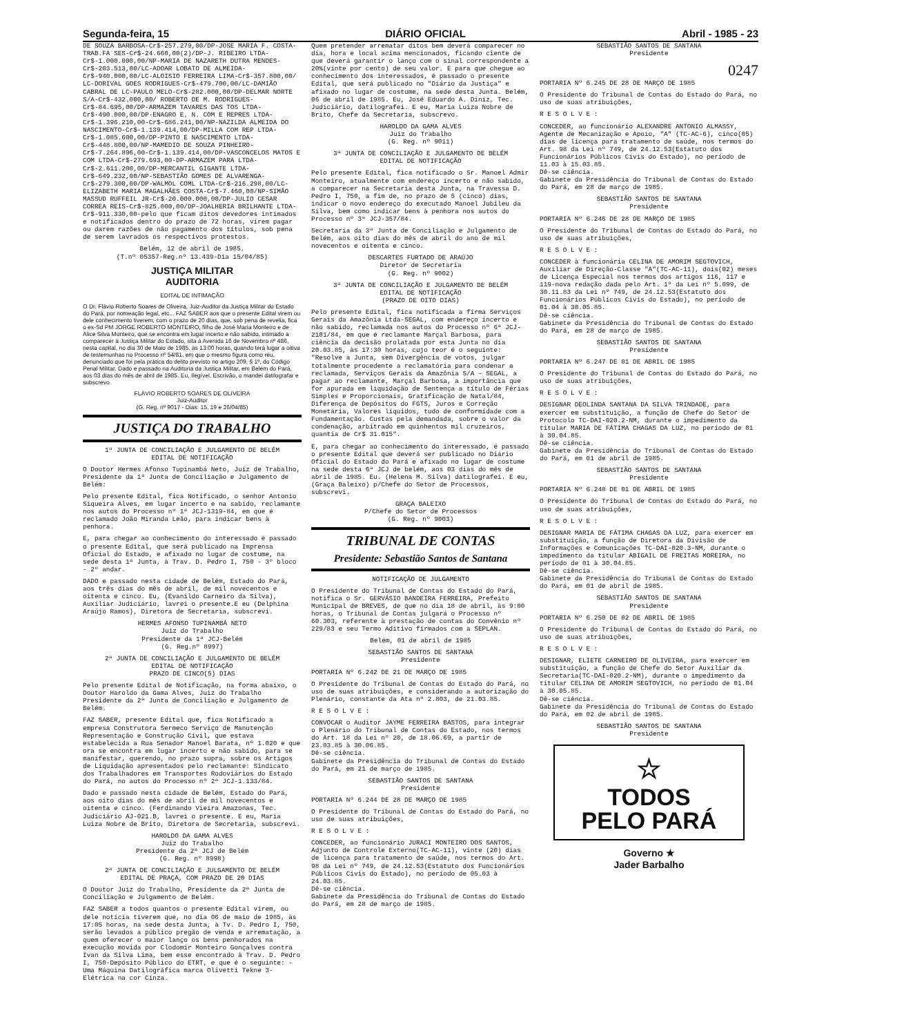Segunda-feira, 15 DIÁRIO OFICIAL Abril - 1985 - 23
DE SOUZA BARBOSA-Cr$-257.279,00/DP-JOSE MARIA F. COSTA-TRAB.FA SES-Cr$-24.660,00(2)/DP-J. RIBEIRO LTDA-Cr$-1.000.000,00/NP-MARIA DE NAZARETH DUTRA MENDES-Cr$-203.513,00/LC-ADOAR LOBATO DE ALMEIDA-Cr$-940.000,00/LC-ALOISIO FERREIRA LIMA-Cr$-357.800,00/ LC-DORIVAL GOES RODRIGUES-Cr$-479.700,00/LC-DAMIÃO CABRAL DE LC-PAULO MELO-Cr$-282.000,00/DP-DELMAR NORTE S/A-Cr$-432.000,00/ ROBERTO DE M. RODRIGUES-Cr$-84.695,00/DP-ARMAZEM TAVARES DAS TOS LTDA-Cr$-490.000,00/DP-ENAGRO E. N. COM E REPRES LTDA-Cr$-1.396.210,00-Cr$-686.241,00/NP-NAZILDA ALMEIDA DO NASCIMENTO-Cr$-1.139.414,00/DP-MILLA COM REP LTDA-Cr$-1.085.600,00/DP-PINTO E NASCIMENTO LTDA-Cr$-448.800,00/NP-MAMEDIO DE SOUZA PINHEIRO-Cr$-7.264.896,00-Cr$-1.139.414,00/DP-VASCONCELOS MATOS E COM LTDA-Cr$-279.693,00-DP-ARMAZEM PARA LTDA-Cr$-2.611.200,00/DP-MERCANTIL GIGANTE LTDA-Cr$-649.232,00/NP-SEBASTIÃO GOMES DE ALVARENGA-Cr$-279.300,00/DP-WALMOL COML LTDA-Cr$-216.298,00/LC-ELIZABETH MARIA MAGALHÃES COSTA-Cr$-7.460,00/NP-SIMÃO MASSUD RUFFEIL JR-Cr$-20.000.000,00/DP-JULIO CESAR CORREA REIS-Cr$-825.000,00/DP-JOALHERIA BRILHANTE LTDA-Cr$-911.330,00-pelo que ficam ditos devedores intimados e notificados dentro do prazo de 72 horas, virem pagar ou darem razões de não pagamento dos títulos, sob pena de serem lavrados os respectivos protestos.
Belém, 12 de abril de 1985.
(T.nº 05357-Reg.nº 13.439-Dia 15/04/85)
JUSTIÇA MILITAR
AUDITORIA
EDITAL DE INTIMAÇÃO
O Dr. Flávio Roberto Soares de Oliveira, Juiz-Auditor da Justiça Militar do Estado do Pará, por nomeação legal, etc... FAZ SABER aos que o presente Edital virem ou dele conhecimento tiverem, com o prazo de 20 dias, que, sob pena de revelia, fica o ex-Sd PM JORGE ROBERTO MONTEIRO, filho de José Maria Monteiro e de Alice Silva Monteiro, que se encontra em lugar incerto e não sabido, intimado a comparecer à Justiça Militar do Estado, sita à Avenida 16 de Novembro nº 486, nesta capital, no dia 30 de Maio de 1985, às 13:00 horas, quando terá lugar a oitiva de testemunhas no Processo nº 54/81, em que o mesmo figura como réu, denunciado que foi pela prática do delito previsto no artigo 209, § 1º, do Código Penal Militar. Dado e passado na Auditoria da Justiça Militar, em Belém do Pará, aos 03 dias do mês de abril de 1985. Eu, Ilegível, Escrivão, o mandei datilografar e subscrevo.
FLÁVIO ROBERTO SOARES DE OLIVEIRA
Juiz-Auditor
(G. Reg. nº 9017 - Dias: 15, 19 e 26/04/85)
JUSTIÇA DO TRABALHO
1ª JUNTA DE CONCILIAÇÃO E JULGAMENTO DE BELÉM
EDITAL DE NOTIFICAÇÃO
O Doutor Hermes Afonso Tupinambá Neto, Juiz de Trabalho, Presidente da 1ª Junta de Conciliação e Julgamento de Belém:
Pelo presente Edital, fica Notificado, o senhor Antonio Siqueira Alves, em lugar incerto e na sabido, reclamante nos autos do Processo nº 1ª JCJ-1319-84, em que é reclamado João Miranda Leão, para indicar bens à penhora.
E, para chegar ao conhecimento do interessado é passado o presente Edital, que será publicado na Imprensa Oficial do Estado, e afixado no lugar de costume, na sede desta 1ª Junta, à Trav. D. Pedro I, 750 - 3º bloco - 2º andar.
DADO e passado nesta cidade de Belém, Estado do Pará, aos três dias do mês de abril, de mil novecentos e oitenta e cinco. Eu, (Evanildo Carneiro da Silva), Auxiliar Judiciário, lavrei o presente.E eu (Delphina Araújo Ramos), Diretora de Secretaria, subscrevi.
HERMES AFONSO TUPINAMBÁ NETO
Juiz do Trabalho
Presidente da 1ª JCJ-Belém
(G. Reg.nº 8997)
2ª JUNTA DE CONCILIAÇÃO E JULGAMENTO DE BELÉM
EDITAL DE NOTIFICAÇÃO
PRAZO DE CINCO(5) DIAS
Pelo presente Edital de Notificação, na forma abaixo, o Doutor Haroldo da Gama Alves, Juiz do Trabalho Presidente da 2ª Junta de Conciliação e Julgamento de Belém.
FAZ SABER, presente Edital que, fica Notificado a empresa Construtora Sermeco Serviço de Manutenção Representação e Construção Civil, que estava estabelecida a Rua Senador Manoel Barata, nº 1.020 e que ora se encontra em lugar incerto e não sabido, para se manifestar, querendo, no prazo supra, sobre os Artigos de Liquidação apresentados pelo reclamante: Sindicato dos Trabalhadores em Transportes Rodoviários do Estado do Pará, no autos do Processo nº 2ª JCJ-1.133/84.
Dado e passado nesta cidade de Belém, Estado do Pará, aos oito dias do mês de abril de mil novecentos e oitenta e cinco. (Ferdinando Vieira Amazonas, Tec. Judiciário AJ-021.B, lavrei o presente. E eu, Maria Luiza Nobre de Brito, Diretora de Secretaria, subscrevi.
HAROLDO DA GAMA ALVES
Juiz do Trabalho
Presidente da 2ª JCJ de Belém
(G. Reg. nº 8998)
2ª JUNTA DE CONCILIAÇÃO E JULGAMENTO DE BELÉM
EDITAL DE PRAÇA, COM PRAZO DE 20 DIAS
O Doutor Juiz do Trabalho, Presidente da 2ª Junta de Conciliação e Julgamento de Belém.
FAZ SABER a todos quantos o presente Edital virem, ou dele notícia tiverem que, no dia 06 de maio de 1985, às 17:05 horas, na sede desta Junta, à Tv. D. Pedro I, 750, serão levados a público pregão de venda e arrematação, a quem oferecer o maior lanço os bens penhorados na execução movida por Clodomir Monteiro Gonçalves contra Ivan da Silva Lima, bem esse encontrado à Trav. D. Pedro I, 750-Depósito Público do ETRT, e que é o seguinte: - Uma Máquina Datilográfica marca Olivetti Tekne 3-Elétrica na cor Cinza.
Quem pretender arrematar ditos bem deverá comparecer no dia, hora e local acima mencionados, ficando ciente de que deverá garantir o lanço com o sinal correspondente a 20%(vinte por cento) de seu valor. E para que chegue ao conhecimento dos interessados, é passado o presente Edital, que será publicado no "Diário da Justiça" e afixado no lugar de costume, na sede desta Junta. Belém, 06 de abril de 1985. Eu, José Eduardo A. Diniz, Tec. Judiciário, datilografei. E eu, Maria Luiza Nobre de Brito, Chefe da Secretaria, subscrevo.
HAROLDO DA GAMA ALVES
Juiz do Trabalho
(G. Reg. nº 9011)
3ª JUNTA DE CONCILIAÇÃO E JULGAMENTO DE BELÉM
EDITAL DE NOTIFICAÇÃO
Pelo presente Edital, fica notificado o Sr. Manoel Admir Monteiro, atualmente com endereço incerto e não sabido, a comparecer na Secretaria desta Junta, na Travessa D. Pedro I, 750, a fim de, no prazo de 5 (cinco) dias, indicar o novo endereço do executado Manoel Jubileu da Silva, bem como indicar bens à penhora nos autos do Processo nº 3ª JCJ-357/84.
Secretaria da 3ª Junta de Conciliação e Julgamento de Belém, aos oito dias do mês de abril do ano de mil novecentos e oitenta e cinco.
DESCARTES FURTADO DE ARAÚJO
Diretor de Secretaria
(G. Reg. nº 9002)
3ª JUNTA DE CONCILIAÇÃO E JULGAMENTO DE BELÉM
EDITAL DE NOTIFICAÇÃO
(PRAZO DE OITO DIAS)
Pelo presente Edital, fica notificada a firma Serviços Gerais da Amazônia Ltda-SEGAL, com endereço incerto e não sabido, reclamada nos autos do Processo nº 6ª JCJ-2101/84, em que é reclamante Marçal Barbosa, para ciência da decisão prolatada por esta Junta no dia 20.03.85, às 17:30 horas, cujo teor é o seguinte: "Resolve a Junta, sem Divergência de votos, julgar totalmente procedente a reclamatória para condenar a reclamada, Serviços Gerais da Amazônia S/A - SEGAL, a pagar ao reclamante, Marçal Barbosa, a importância que for apurada em liquidação de Sentença a título de Férias Simples e Proporcionais, Gratificação de Natal/84, Diferença de Depósitos do FGTS, Juros e Correção Monetária, Valores líquidos, tudo de conformidade com a Fundamentação. Custas pela demandada, sobre o valor da condenação, arbitrado em quinhentos mil cruzeiros, quantia de Cr$ 31.015".
E, para chegar ao conhecimento do interessado, é passado o presente Edital que deverá ser publicado no Diário Oficial do Estado do Pará e afixado no lugar de costume na sede desta 6ª JCJ de belém, aos 03 dias do mês de abril de 1985. Eu. (Helena M. Silva) datilografei. E eu, (Graça Baleixo) p/Chefe do Setor de Processos, subscrevi.
GRAÇA BALEIXO
P/Chefe do Setor de Processos
(G. Reg. nº 9003)
TRIBUNAL DE CONTAS
Presidente: Sebastião Santos de Santana
NOTIFICAÇÃO DE JULGAMENTO
O Presidente do Tribunal de Contas do Estado do Pará, notifica o Sr. GERVÁSIO BANDEIRA FERREIRA, Prefeito Municipal de BREVES, de que no dia 18 de abril, às 9:00 horas, o Tribunal de Contas julgará o Processo nº 60.303, referente à prestação de contas do Convênio nº 229/83 e seu Termo Aditivo firmados com a SEPLAN.
Belém, 01 de abril de 1985
SEBASTIÃO SANTOS DE SANTANA
Presidente
PORTARIA Nº 6.242 DE 21 DE MARÇO DE 1985
O Presidente do Tribunal de Contas do Estado do Pará, no uso de suas atribuições, e considerando a autorização do Plenário, constante da Ata nº 2.803, de 21.03.85.
R E S O L V E :
CONVOCAR o Auditor JAYME FERREIRA BASTOS, para integrar o Plenário do Tribunal de Contas do Estado, nos termos do Art. 18 da Lei nº 20, de 18.06.69, a partir de 23.03.85 à 30.06.85.
Dê-se ciência.
Gabinete da Presidência do Tribunal de Contas do Estado do Pará, em 21 de março de 1985.
SEBASTIÃO SANTOS DE SANTANA
Presidente
PORTARIA Nº 6.244 DE 28 DE MARÇO DE 1985
O Presidente do Tribunal de Contas do Estado do Pará, no uso de suas atribuições,
R E S O L V E :
CONCEDER, ao funcionário JURACI MONTEIRO DOS SANTOS, Adjunto de Controle Externo(TC-AC-11), vinte (20) dias de licença para tratamento de saúde, nos termos do Art. 98 da Lei nº 749, de 24.12.53(Estatuto dos Funcionários Públicos Civis do Estado), no período de 05.03 à 24.03.85.
Dê-se ciência.
Gabinete da Presidência do Tribunal de Contas do Estado do Pará, em 28 de março de 1985.
SEBASTIÃO SANTOS DE SANTANA
Presidente
0247
PORTARIA Nº 6.245 DE 28 DE MARÇO DE 1985
O Presidente do Tribunal de Contas do Estado do Pará, no uso de suas atribuições,
R E S O L V E :
CONCEDER, ao funcionário ALEXANDRE ANTONIO ALMASSY, Agente de Mecanização e Apoio, "A" (TC-AC-6), cinco(05) dias de licença para tratamento de saúde, nos termos do Art. 98 da Lei nº 749, de 24.12.53(Estatuto dos Funcionários Públicos Civis do Estado), no período de 11.03 à 15.03.85.
Dê-se ciência.
Gabinete da Presidência do Tribunal de Contas do Estado do Pará, em 28 de março de 1985.
SEBASTIÃO SANTOS DE SANTANA
Presidente
PORTARIA Nº 6.246 DE 28 DE MARÇO DE 1985
O Presidente do Tribunal de Contas do Estado do Pará, no uso de suas atribuições,
R E S O L V E :
CONCEDER à funcionária CELINA DE AMORIM SEGTOVICH, Auxiliar de Direção-Classe "A"(TC-AC-11), dois(02) meses de Licença Especial nos termos dos artigos 116, 117 e 119-nova redação dada pelo Art. 1º da Lei nº 5.099, de 30.11.83 da Lei nº 749, de 24.12.53(Estatuto dos Funcionários Públicos Civis do Estado), no período de 01.04 à 30.05.85.
Dê-se ciência.
Gabinete da Presidência do Tribunal de Contas do Estado do Pará, em 28 de março de 1985.
SEBASTIÃO SANTOS DE SANTANA
Presidente
PORTARIA Nº 6.247 DE 01 DE ABRIL DE 1985
O Presidente do Tribunal de Contas do Estado do Pará, no uso de suas atribuições,
R E S O L V E :
DESIGNAR DEOLINDA SANTANA DA SILVA TRINDADE, para exercer em substituição, a função de Chefe do Setor de Protocolo TC-DAI-020.2-NM, durante o impedimento da titular MARIA DE FÁTIMA CHAGAS DA LUZ, no período de 01 à 30.04.85.
Dê-se ciência.
Gabinete da Presidência do Tribunal de Contas do Estado do Pará, em 01 de abril de 1985.
SEBASTIÃO SANTOS DE SANTANA
Presidente
PORTARIA Nº 6.248 DE 01 DE ABRIL DE 1985
O Presidente do Tribunal de Contas do Estado do Pará, no uso de suas atribuições,
R E S O L V E :
DESIGNAR MARIA DE FÁTIMA CHAGAS DA LUZ, para exercer em substituição, a função de Diretora da Divisão de Informações e Comunicações TC-DAI-020.3-NM, durante o impedimento da titular ABIGAIL DE FREITAS MOREIRA, no período de 01 à 30.04.85.
Dê-se ciência.
Gabinete da Presidência do Tribunal de Contas do Estado do Pará, em 01 de abril de 1985.
SEBASTIÃO SANTOS DE SANTANA
Presidente
PORTARIA Nº 6.250 DE 02 DE ABRIL DE 1985
O Presidente do Tribunal de Contas do Estado do Pará, no uso de suas atribuições,
R E S O L V E :
DESIGNAR, ELIETE CARNEIRO DE OLIVEIRA, para exercer em substituição, a função de Chefe do Setor Auxiliar da Secretaria(TC-DAI-020.2-NM), durante o impedimento da titular CELINA DE AMORIM SEGTOVICH, no período de 01.04 à 30.05.85.
Dê-se ciência.
Gabinete da Presidência do Tribunal de Contas do Estado do Pará, em 02 de abril de 1985.
SEBASTIÃO SANTOS DE SANTANA
Presidente
☆
TODOS
PELO PARÁ
Governo ★
Jader Barbalho